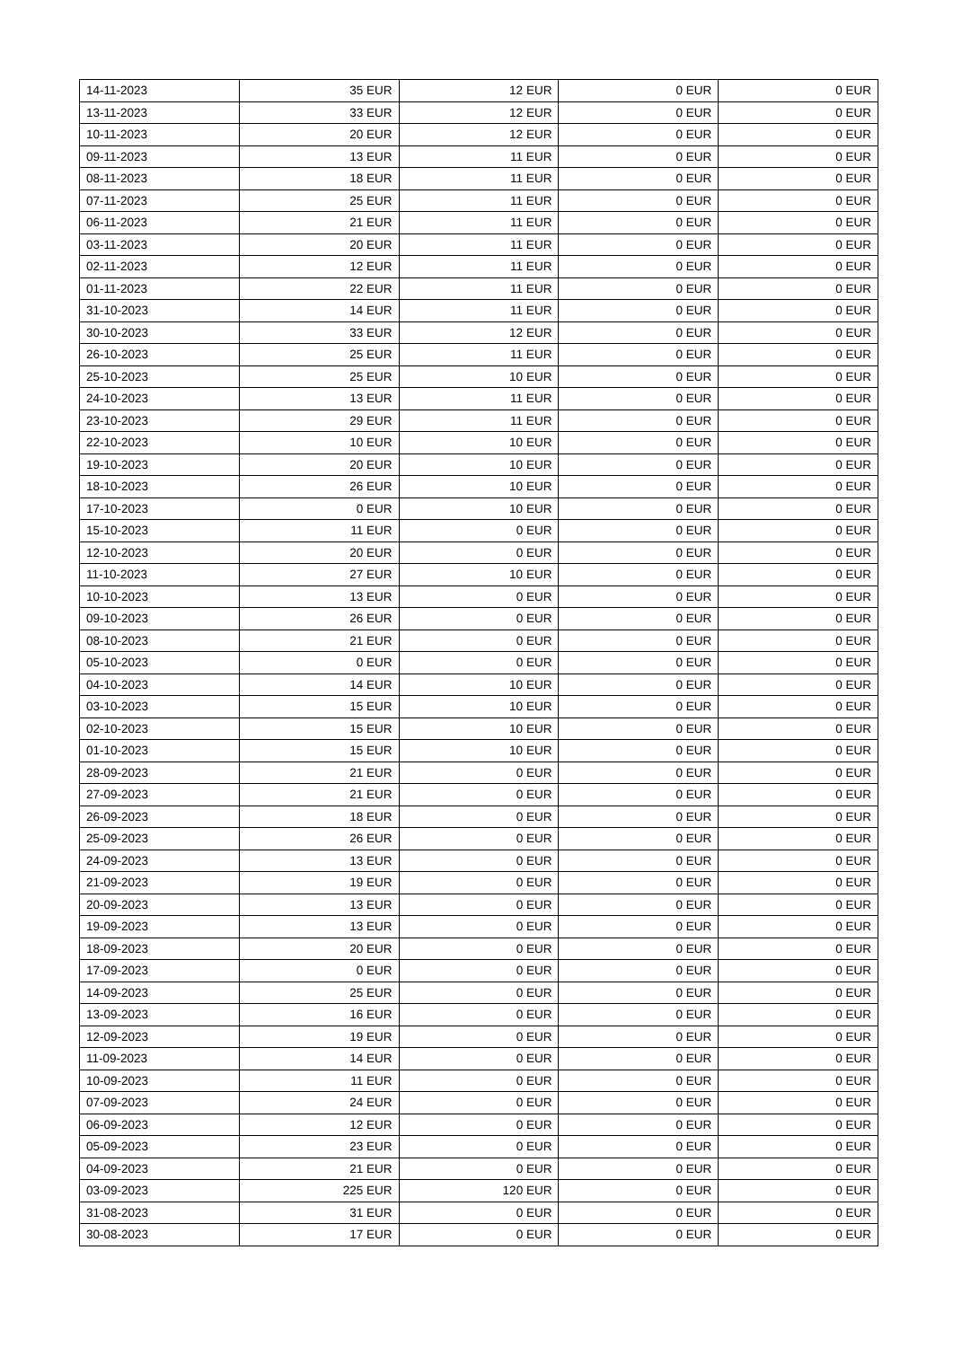| 14-11-2023 | 35 EUR | 12 EUR | 0 EUR | 0 EUR |
| 13-11-2023 | 33 EUR | 12 EUR | 0 EUR | 0 EUR |
| 10-11-2023 | 20 EUR | 12 EUR | 0 EUR | 0 EUR |
| 09-11-2023 | 13 EUR | 11 EUR | 0 EUR | 0 EUR |
| 08-11-2023 | 18 EUR | 11 EUR | 0 EUR | 0 EUR |
| 07-11-2023 | 25 EUR | 11 EUR | 0 EUR | 0 EUR |
| 06-11-2023 | 21 EUR | 11 EUR | 0 EUR | 0 EUR |
| 03-11-2023 | 20 EUR | 11 EUR | 0 EUR | 0 EUR |
| 02-11-2023 | 12 EUR | 11 EUR | 0 EUR | 0 EUR |
| 01-11-2023 | 22 EUR | 11 EUR | 0 EUR | 0 EUR |
| 31-10-2023 | 14 EUR | 11 EUR | 0 EUR | 0 EUR |
| 30-10-2023 | 33 EUR | 12 EUR | 0 EUR | 0 EUR |
| 26-10-2023 | 25 EUR | 11 EUR | 0 EUR | 0 EUR |
| 25-10-2023 | 25 EUR | 10 EUR | 0 EUR | 0 EUR |
| 24-10-2023 | 13 EUR | 11 EUR | 0 EUR | 0 EUR |
| 23-10-2023 | 29 EUR | 11 EUR | 0 EUR | 0 EUR |
| 22-10-2023 | 10 EUR | 10 EUR | 0 EUR | 0 EUR |
| 19-10-2023 | 20 EUR | 10 EUR | 0 EUR | 0 EUR |
| 18-10-2023 | 26 EUR | 10 EUR | 0 EUR | 0 EUR |
| 17-10-2023 | 0 EUR | 10 EUR | 0 EUR | 0 EUR |
| 15-10-2023 | 11 EUR | 0 EUR | 0 EUR | 0 EUR |
| 12-10-2023 | 20 EUR | 0 EUR | 0 EUR | 0 EUR |
| 11-10-2023 | 27 EUR | 10 EUR | 0 EUR | 0 EUR |
| 10-10-2023 | 13 EUR | 0 EUR | 0 EUR | 0 EUR |
| 09-10-2023 | 26 EUR | 0 EUR | 0 EUR | 0 EUR |
| 08-10-2023 | 21 EUR | 0 EUR | 0 EUR | 0 EUR |
| 05-10-2023 | 0 EUR | 0 EUR | 0 EUR | 0 EUR |
| 04-10-2023 | 14 EUR | 10 EUR | 0 EUR | 0 EUR |
| 03-10-2023 | 15 EUR | 10 EUR | 0 EUR | 0 EUR |
| 02-10-2023 | 15 EUR | 10 EUR | 0 EUR | 0 EUR |
| 01-10-2023 | 15 EUR | 10 EUR | 0 EUR | 0 EUR |
| 28-09-2023 | 21 EUR | 0 EUR | 0 EUR | 0 EUR |
| 27-09-2023 | 21 EUR | 0 EUR | 0 EUR | 0 EUR |
| 26-09-2023 | 18 EUR | 0 EUR | 0 EUR | 0 EUR |
| 25-09-2023 | 26 EUR | 0 EUR | 0 EUR | 0 EUR |
| 24-09-2023 | 13 EUR | 0 EUR | 0 EUR | 0 EUR |
| 21-09-2023 | 19 EUR | 0 EUR | 0 EUR | 0 EUR |
| 20-09-2023 | 13 EUR | 0 EUR | 0 EUR | 0 EUR |
| 19-09-2023 | 13 EUR | 0 EUR | 0 EUR | 0 EUR |
| 18-09-2023 | 20 EUR | 0 EUR | 0 EUR | 0 EUR |
| 17-09-2023 | 0 EUR | 0 EUR | 0 EUR | 0 EUR |
| 14-09-2023 | 25 EUR | 0 EUR | 0 EUR | 0 EUR |
| 13-09-2023 | 16 EUR | 0 EUR | 0 EUR | 0 EUR |
| 12-09-2023 | 19 EUR | 0 EUR | 0 EUR | 0 EUR |
| 11-09-2023 | 14 EUR | 0 EUR | 0 EUR | 0 EUR |
| 10-09-2023 | 11 EUR | 0 EUR | 0 EUR | 0 EUR |
| 07-09-2023 | 24 EUR | 0 EUR | 0 EUR | 0 EUR |
| 06-09-2023 | 12 EUR | 0 EUR | 0 EUR | 0 EUR |
| 05-09-2023 | 23 EUR | 0 EUR | 0 EUR | 0 EUR |
| 04-09-2023 | 21 EUR | 0 EUR | 0 EUR | 0 EUR |
| 03-09-2023 | 225 EUR | 120 EUR | 0 EUR | 0 EUR |
| 31-08-2023 | 31 EUR | 0 EUR | 0 EUR | 0 EUR |
| 30-08-2023 | 17 EUR | 0 EUR | 0 EUR | 0 EUR |